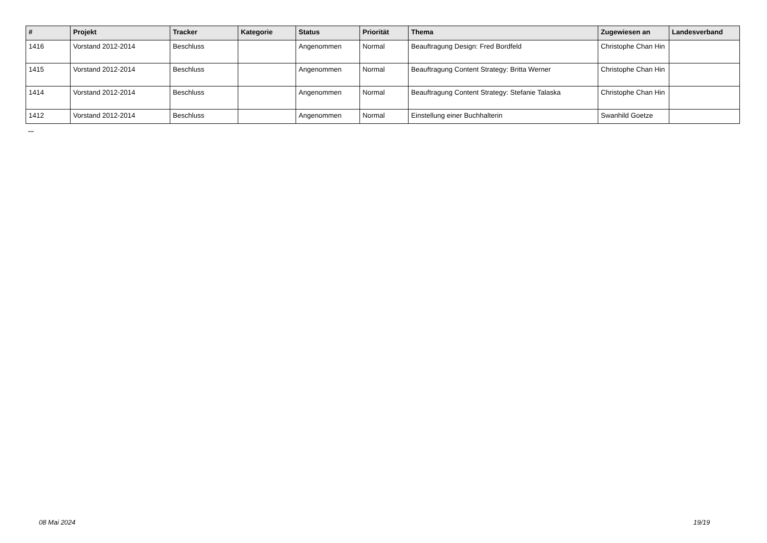| # | Projekt | Tracker | Kategorie | Status | Priorität | Thema | Zugewiesen an | Landesverband |
| --- | --- | --- | --- | --- | --- | --- | --- | --- |
| 1416 | Vorstand 2012-2014 | Beschluss | | Angenommen | Normal | Beauftragung Design: Fred Bordfeld | Christophe Chan Hin | |
| 1415 | Vorstand 2012-2014 | Beschluss | | Angenommen | Normal | Beauftragung Content Strategy: Britta Werner | Christophe Chan Hin | |
| 1414 | Vorstand 2012-2014 | Beschluss | | Angenommen | Normal | Beauftragung Content Strategy: Stefanie Talaska | Christophe Chan Hin | |
| 1412 | Vorstand 2012-2014 | Beschluss | | Angenommen | Normal | Einstellung einer Buchhalterin | Swanhild Goetze | |
...
08 Mai 2024 19/19